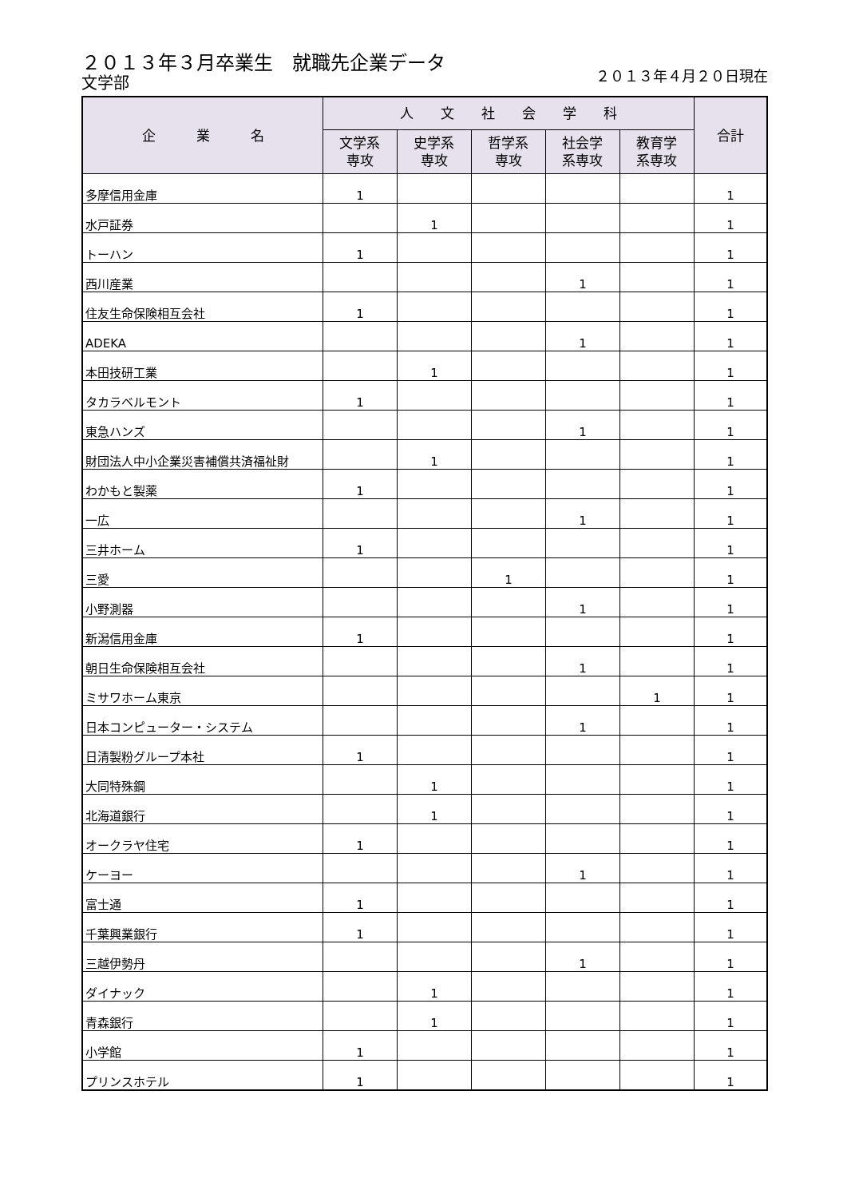２０１３年３月卒業生　就職先企業データ
文学部 ２０１３年４月２０日現在
| 企 業 名 | 人 文 社 会 学 科 | | | | | 合計 |
| --- | --- | --- | --- | --- | --- | --- |
| | 文学系 専攻 | 史学系 専攻 | 哲学系 専攻 | 社会学 系専攻 | 教育学 系専攻 | |
| 多摩信用金庫 | 1 | | | | | 1 |
| 水戸証券 | | 1 | | | | 1 |
| トーハン | 1 | | | | | 1 |
| 西川産業 | | | | 1 | | 1 |
| 住友生命保険相互会社 | 1 | | | | | 1 |
| ADEKA | | | | 1 | | 1 |
| 本田技研工業 | | 1 | | | | 1 |
| タカラベルモント | 1 | | | | | 1 |
| 東急ハンズ | | | | 1 | | 1 |
| 財団法人中小企業災害補償共済福祉財 | | 1 | | | | 1 |
| わかもと製薬 | 1 | | | | | 1 |
| 一広 | | | | 1 | | 1 |
| 三井ホーム | 1 | | | | | 1 |
| 三愛 | | | 1 | | | 1 |
| 小野測器 | | | | 1 | | 1 |
| 新潟信用金庫 | 1 | | | | | 1 |
| 朝日生命保険相互会社 | | | | 1 | | 1 |
| ミサワホーム東京 | | | | | 1 | 1 |
| 日本コンピューター・システム | | | | 1 | | 1 |
| 日清製粉グループ本社 | 1 | | | | | 1 |
| 大同特殊鋼 | | 1 | | | | 1 |
| 北海道銀行 | | 1 | | | | 1 |
| オークラヤ住宅 | 1 | | | | | 1 |
| ケーヨー | | | | 1 | | 1 |
| 富士通 | 1 | | | | | 1 |
| 千葉興業銀行 | 1 | | | | | 1 |
| 三越伊勢丹 | | | | 1 | | 1 |
| ダイナック | | 1 | | | | 1 |
| 青森銀行 | | 1 | | | | 1 |
| 小学館 | 1 | | | | | 1 |
| プリンスホテル | 1 | | | | | 1 |